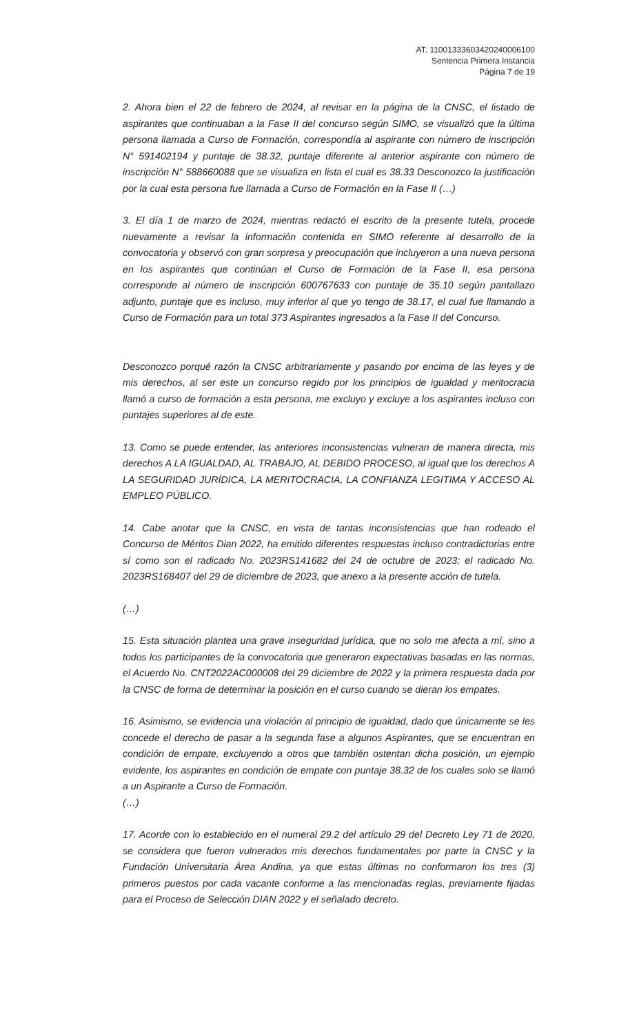AT. 11001333603420240006100
Sentencia Primera Instancia
Página 7 de 19
2. Ahora bien el 22 de febrero de 2024, al revisar en la página de la CNSC, el listado de aspirantes que continuaban a la Fase II del concurso según SIMO, se visualizó que la última persona llamada a Curso de Formación, correspondía al aspirante con número de inscripción N° 591402194 y puntaje de 38.32, puntaje diferente al anterior aspirante con número de inscripción N° 588660088 que se visualiza en lista el cual es 38.33 Desconozco la justificación por la cual esta persona fue llamada a Curso de Formación en la Fase II (…)
3. El día 1 de marzo de 2024, mientras redactó el escrito de la presente tutela, procede nuevamente a revisar la información contenida en SIMO referente al desarrollo de la convocatoria y observó con gran sorpresa y preocupación que incluyeron a una nueva persona en los aspirantes que continúan el Curso de Formación de la Fase II, esa persona corresponde al número de inscripción 600767633 con puntaje de 35.10 según pantallazo adjunto, puntaje que es incluso, muy inferior al que yo tengo de 38.17, el cual fue llamando a Curso de Formación para un total 373 Aspirantes ingresados a la Fase II del Concurso.
Desconozco porqué razón la CNSC arbitrariamente y pasando por encima de las leyes y de mis derechos, al ser este un concurso regido por los principios de igualdad y meritocracia llamó a curso de formación a esta persona, me excluyo y excluye a los aspirantes incluso con puntajes superiores al de este.
13. Como se puede entender, las anteriores inconsistencias vulneran de manera directa, mis derechos A LA IGUALDAD, AL TRABAJO, AL DEBIDO PROCESO, al igual que los derechos A LA SEGURIDAD JURÍDICA, LA MERITOCRACIA, LA CONFIANZA LEGITIMA Y ACCESO AL EMPLEO PÚBLICO.
14. Cabe anotar que la CNSC, en vista de tantas inconsistencias que han rodeado el Concurso de Méritos Dian 2022, ha emitido diferentes respuestas incluso contradictorias entre sí como son el radicado No. 2023RS141682 del 24 de octubre de 2023; el radicado No. 2023RS168407 del 29 de diciembre de 2023, que anexo a la presente acción de tutela.
(…)
15. Esta situación plantea una grave inseguridad jurídica, que no solo me afecta a mí, sino a todos los participantes de la convocatoria que generaron expectativas basadas en las normas, el Acuerdo No. CNT2022AC000008 del 29 diciembre de 2022 y la primera respuesta dada por la CNSC de forma de determinar la posición en el curso cuando se dieran los empates.
16. Asimismo, se evidencia una violación al principio de igualdad, dado que únicamente se les concede el derecho de pasar a la segunda fase a algunos Aspirantes, que se encuentran en condición de empate, excluyendo a otros que también ostentan dicha posición, un ejemplo evidente, los aspirantes en condición de empate con puntaje 38.32 de los cuales solo se llamó a un Aspirante a Curso de Formación.
(…)
17. Acorde con lo establecido en el numeral 29.2 del artículo 29 del Decreto Ley 71 de 2020, se considera que fueron vulnerados mis derechos fundamentales por parte la CNSC y la Fundación Universitaria Área Andina, ya que estas últimas no conformaron los tres (3) primeros puestos por cada vacante conforme a las mencionadas reglas, previamente fijadas para el Proceso de Selección DIAN 2022 y el señalado decreto.